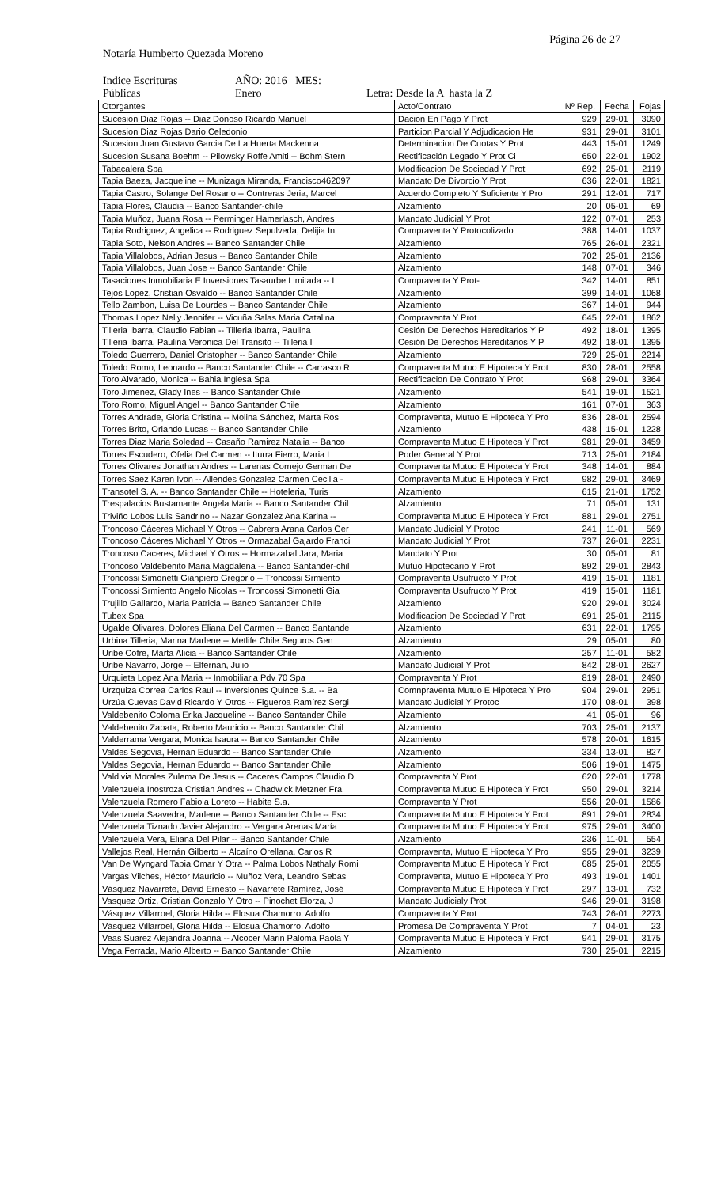Página 26 de 27
Notaría Humberto Quezada Moreno
Indice Escrituras AÑO: 2016 MES:
Públicas Enero Letra: Desde la A hasta la Z
| Otorgantes | Acto/Contrato | Nº Rep. | Fecha | Fojas |
| Sucesion Diaz Rojas -- Diaz Donoso Ricardo Manuel | Dacion En Pago Y Prot | 929 | 29-01 | 3090 |
| Sucesion Diaz Rojas Dario Celedonio | Particion Parcial Y Adjudicacion He | 931 | 29-01 | 3101 |
| Sucesion Juan Gustavo Garcia De La Huerta Mackenna | Determinacion De Cuotas Y Prot | 443 | 15-01 | 1249 |
| Sucesion Susana Boehm -- Pilowsky Roffe Amiti -- Bohm Stern | Rectificación Legado Y Prot Ci | 650 | 22-01 | 1902 |
| Tabacalera Spa | Modificacion De Sociedad Y Prot | 692 | 25-01 | 2119 |
| Tapia Baeza, Jacqueline -- Munizaga Miranda, Francisco462097 | Mandato De Divorcio Y Prot | 636 | 22-01 | 1821 |
| Tapia Castro, Solange Del Rosario -- Contreras Jeria, Marcel | Acuerdo Completo Y Suficiente Y Pro | 291 | 12-01 | 717 |
| Tapia Flores, Claudia -- Banco Santander-chile | Alzamiento | 20 | 05-01 | 69 |
| Tapia Muñoz, Juana Rosa -- Perminger Hamerlasch, Andres | Mandato Judicial Y Prot | 122 | 07-01 | 253 |
| Tapia Rodriguez, Angelica -- Rodriguez Sepulveda, Delijia In | Compraventa Y Protocolizado | 388 | 14-01 | 1037 |
| Tapia Soto, Nelson Andres -- Banco Santander Chile | Alzamiento | 765 | 26-01 | 2321 |
| Tapia Villalobos, Adrian Jesus -- Banco Santander Chile | Alzamiento | 702 | 25-01 | 2136 |
| Tapia Villalobos, Juan Jose -- Banco Santander Chile | Alzamiento | 148 | 07-01 | 346 |
| Tasaciones Inmobiliaria E Inversiones Tasaurbe Limitada -- I | Compraventa Y Prot- | 342 | 14-01 | 851 |
| Tejos Lopez, Cristian Osvaldo -- Banco Santander Chile | Alzamiento | 399 | 14-01 | 1068 |
| Tello Zambon, Luisa De Lourdes -- Banco Santander Chile | Alzamiento | 367 | 14-01 | 944 |
| Thomas Lopez Nelly Jennifer -- Vicuña Salas Maria Catalina | Compraventa Y Prot | 645 | 22-01 | 1862 |
| Tilleria Ibarra, Claudio Fabian -- Tilleria Ibarra, Paulina | Cesión De Derechos Hereditarios Y P | 492 | 18-01 | 1395 |
| Tilleria Ibarra, Paulina Veronica Del Transito -- Tilleria I | Cesión De Derechos Hereditarios Y P | 492 | 18-01 | 1395 |
| Toledo Guerrero, Daniel Cristopher -- Banco Santander Chile | Alzamiento | 729 | 25-01 | 2214 |
| Toledo Romo, Leonardo -- Banco Santander Chile -- Carrasco R | Compraventa Mutuo E Hipoteca Y Prot | 830 | 28-01 | 2558 |
| Toro Alvarado, Monica -- Bahia Inglesa Spa | Rectificacion De Contrato Y Prot | 968 | 29-01 | 3364 |
| Toro Jimenez, Glady Ines -- Banco Santander Chile | Alzamiento | 541 | 19-01 | 1521 |
| Toro Romo, Miguel Angel -- Banco Santander Chile | Alzamiento | 161 | 07-01 | 363 |
| Torres Andrade, Gloria Cristina -- Molina Sánchez, Marta Ros | Compraventa, Mutuo E Hipoteca Y Pro | 836 | 28-01 | 2594 |
| Torres Brito, Orlando Lucas -- Banco Santander Chile | Alzamiento | 438 | 15-01 | 1228 |
| Torres Diaz Maria Soledad -- Casaño Ramirez Natalia -- Banco | Compraventa Mutuo E Hipoteca Y Prot | 981 | 29-01 | 3459 |
| Torres Escudero, Ofelia Del Carmen -- Iturra Fierro, Maria L | Poder General Y Prot | 713 | 25-01 | 2184 |
| Torres Olivares Jonathan Andres -- Larenas Cornejo German De | Compraventa Mutuo E Hipoteca Y Prot | 348 | 14-01 | 884 |
| Torres Saez Karen Ivon -- Allendes Gonzalez Carmen Cecilia - | Compraventa Mutuo E Hipoteca Y Prot | 982 | 29-01 | 3469 |
| Transotel S. A. -- Banco Santander Chile -- Hoteleria, Turis | Alzamiento | 615 | 21-01 | 1752 |
| Trespalacios Bustamante Angela Maria -- Banco Santander Chil | Alzamiento | 71 | 05-01 | 131 |
| Triviño Lobos Luis Sandrino -- Nazar Gonzalez Ana Karina -- | Compraventa Mutuo E Hipoteca Y Prot | 881 | 29-01 | 2751 |
| Troncoso Cáceres Michael Y Otros -- Cabrera Arana Carlos Ger | Mandato Judicial Y Protoc | 241 | 11-01 | 569 |
| Troncoso Cáceres Michael Y Otros -- Ormazabal Gajardo Franci | Mandato Judicial Y Prot | 737 | 26-01 | 2231 |
| Troncoso Caceres, Michael Y Otros -- Hormazabal Jara, Maria | Mandato Y Prot | 30 | 05-01 | 81 |
| Troncoso Valdebenito Maria Magdalena -- Banco Santander-chil | Mutuo Hipotecario Y Prot | 892 | 29-01 | 2843 |
| Troncossi Simonetti Gianpiero Gregorio -- Troncossi Srmiento | Compraventa Usufructo Y Prot | 419 | 15-01 | 1181 |
| Troncossi Srmiento Angelo Nicolas -- Troncossi Simonetti Gia | Compraventa Usufructo Y Prot | 419 | 15-01 | 1181 |
| Trujillo Gallardo, Maria Patricia -- Banco Santander Chile | Alzamiento | 920 | 29-01 | 3024 |
| Tubex Spa | Modificacion De Sociedad Y Prot | 691 | 25-01 | 2115 |
| Ugalde Olivares, Dolores Eliana Del Carmen -- Banco Santande | Alzamiento | 631 | 22-01 | 1795 |
| Urbina Tilleria, Marina Marlene -- Metlife Chile Seguros Gen | Alzamiento | 29 | 05-01 | 80 |
| Uribe Cofre, Marta Alicia -- Banco Santander Chile | Alzamiento | 257 | 11-01 | 582 |
| Uribe Navarro, Jorge -- Elfernan, Julio | Mandato Judicial Y Prot | 842 | 28-01 | 2627 |
| Urquieta Lopez Ana Maria -- Inmobiliaria Pdv 70 Spa | Compraventa Y Prot | 819 | 28-01 | 2490 |
| Urzquiza Correa Carlos Raul -- Inversiones Quince S.a. -- Ba | Comnpraventa Mutuo E Hipoteca Y Pro | 904 | 29-01 | 2951 |
| Urzúa Cuevas David Ricardo Y Otros -- Figueroa Ramírez Sergi | Mandato Judicial Y Protoc | 170 | 08-01 | 398 |
| Valdebenito Coloma Erika Jacqueline -- Banco Santander Chile | Alzamiento | 41 | 05-01 | 96 |
| Valdebenito Zapata, Roberto Mauricio -- Banco Santander Chil | Alzamiento | 703 | 25-01 | 2137 |
| Valderrama Vergara, Monica Isaura -- Banco Santander Chile | Alzamiento | 578 | 20-01 | 1615 |
| Valdes Segovia, Hernan Eduardo -- Banco Santander Chile | Alzamiento | 334 | 13-01 | 827 |
| Valdes Segovia, Hernan Eduardo -- Banco Santander Chile | Alzamiento | 506 | 19-01 | 1475 |
| Valdivia Morales Zulema De Jesus -- Caceres Campos Claudio D | Compraventa Y Prot | 620 | 22-01 | 1778 |
| Valenzuela Inostroza Cristian Andres -- Chadwick Metzner Fra | Compraventa Mutuo E Hipoteca Y Prot | 950 | 29-01 | 3214 |
| Valenzuela Romero Fabiola Loreto -- Habite S.a. | Compraventa Y Prot | 556 | 20-01 | 1586 |
| Valenzuela Saavedra, Marlene -- Banco Santander Chile -- Esc | Compraventa Mutuo E Hipoteca Y Prot | 891 | 29-01 | 2834 |
| Valenzuela Tiznado Javier Alejandro -- Vergara Arenas María | Compraventa Mutuo E Hipoteca Y Prot | 975 | 29-01 | 3400 |
| Valenzuela Vera, Eliana Del Pilar -- Banco Santander Chile | Alzamiento | 236 | 11-01 | 554 |
| Vallejos Real, Hernán Gilberto -- Alcaíno Orellana, Carlos R | Compraventa, Mutuo E Hipoteca Y Pro | 955 | 29-01 | 3239 |
| Van De Wyngard Tapia Omar Y Otra -- Palma Lobos Nathaly Romi | Compraventa Mutuo E Hipoteca Y Prot | 685 | 25-01 | 2055 |
| Vargas Vilches, Héctor Mauricio -- Muñoz Vera, Leandro Sebas | Compraventa, Mutuo E Hipoteca Y Pro | 493 | 19-01 | 1401 |
| Vásquez Navarrete, David Ernesto -- Navarrete Ramírez, José | Compraventa Mutuo E Hipoteca Y Prot | 297 | 13-01 | 732 |
| Vasquez Ortiz, Cristian Gonzalo Y Otro -- Pinochet Elorza, J | Mandato Judicialy Prot | 946 | 29-01 | 3198 |
| Vásquez Villarroel, Gloria Hilda -- Elosua Chamorro, Adolfo | Compraventa Y Prot | 743 | 26-01 | 2273 |
| Vásquez Villarroel, Gloria Hilda -- Elosua Chamorro, Adolfo | Promesa De Compraventa Y Prot | 7 | 04-01 | 23 |
| Veas Suarez Alejandra Joanna -- Alcocer Marin Paloma Paola Y | Compraventa Mutuo E Hipoteca Y Prot | 941 | 29-01 | 3175 |
| Vega Ferrada, Mario Alberto -- Banco Santander Chile | Alzamiento | 730 | 25-01 | 2215 |